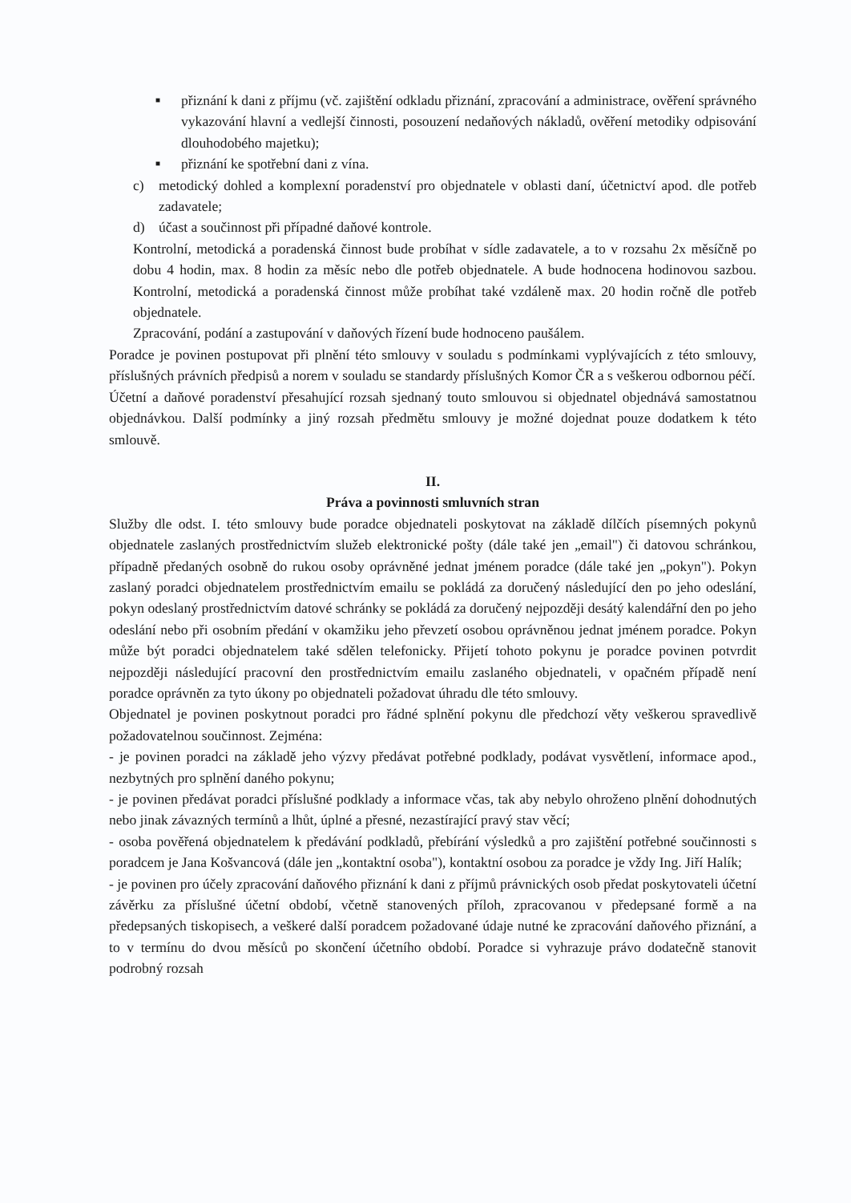■ přiznání k dani z příjmu (vč. zajištění odkladu přiznání, zpracování a administrace, ověření správného vykazování hlavní a vedlejší činnosti, posouzení nedaňových nákladů, ověření metodiky odpisování dlouhodobého majetku);
■ přiznání ke spotřební dani z vína.
c) metodický dohled a komplexní poradenství pro objednatele v oblasti daní, účetnictví apod. dle potřeb zadavatele;
d) účast a součinnost při případné daňové kontrole.
Kontrolní, metodická a poradenská činnost bude probíhat v sídle zadavatele, a to v rozsahu 2x měsíčně po dobu 4 hodin, max. 8 hodin za měsíc nebo dle potřeb objednatele. A bude hodnocena hodinovou sazbou. Kontrolní, metodická a poradenská činnost může probíhat také vzdáleně max. 20 hodin ročně dle potřeb objednatele.
Zpracování, podání a zastupování v daňových řízení bude hodnoceno paušálem.
Poradce je povinen postupovat při plnění této smlouvy v souladu s podmínkami vyplývajících z této smlouvy, příslušných právních předpisů a norem v souladu se standardy příslušných Komor ČR a s veškerou odbornou péčí.
Účetní a daňové poradenství přesahující rozsah sjednaný touto smlouvou si objednatel objednává samostatnou objednávkou. Další podmínky a jiný rozsah předmětu smlouvy je možné dojednat pouze dodatkem k této smlouvě.
II.
Práva a povinnosti smluvních stran
Služby dle odst. I. této smlouvy bude poradce objednateli poskytovat na základě dílčích písemných pokynů objednatele zaslaných prostřednictvím služeb elektronické pošty (dále také jen „email") či datovou schránkou, případně předaných osobně do rukou osoby oprávněné jednat jménem poradce (dále také jen „pokyn"). Pokyn zaslaný poradci objednatelem prostřednictvím emailu se pokládá za doručený následující den po jeho odeslání, pokyn odeslaný prostřednictvím datové schránky se pokládá za doručený nejpozději desátý kalendářní den po jeho odeslání nebo při osobním předání v okamžiku jeho převzetí osobou oprávněnou jednat jménem poradce. Pokyn může být poradci objednatelem také sdělen telefonicky. Přijetí tohoto pokynu je poradce povinen potvrdit nejpozději následující pracovní den prostřednictvím emailu zaslaného objednateli, v opačném případě není poradce oprávněn za tyto úkony po objednateli požadovat úhradu dle této smlouvy.
Objednatel je povinen poskytnout poradci pro řádné splnění pokynu dle předchozí věty veškerou spravedlivě požadovatelnou součinnost. Zejména:
- je povinen poradci na základě jeho výzvy předávat potřebné podklady, podávat vysvětlení, informace apod., nezbytných pro splnění daného pokynu;
- je povinen předávat poradci příslušné podklady a informace včas, tak aby nebylo ohroženo plnění dohodnutých nebo jinak závazných termínů a lhůt, úplné a přesné, nezastírající pravý stav věcí;
- osoba pověřená objednatelem k předávání podkladů, přebírání výsledků a pro zajištění potřebné součinnosti s poradcem je Jana Košvancová (dále jen „kontaktní osoba"), kontaktní osobou za poradce je vždy Ing. Jiří Halík;
- je povinen pro účely zpracování daňového přiznání k dani z příjmů právnických osob předat poskytovateli účetní závěrku za příslušné účetní období, včetně stanovených příloh, zpracovanou v předepsané formě a na předepsaných tiskopisech, a veškeré další poradcem požadované údaje nutné ke zpracování daňového přiznání, a to v termínu do dvou měsíců po skončení účetního období. Poradce si vyhrazuje právo dodatečně stanovit podrobný rozsah